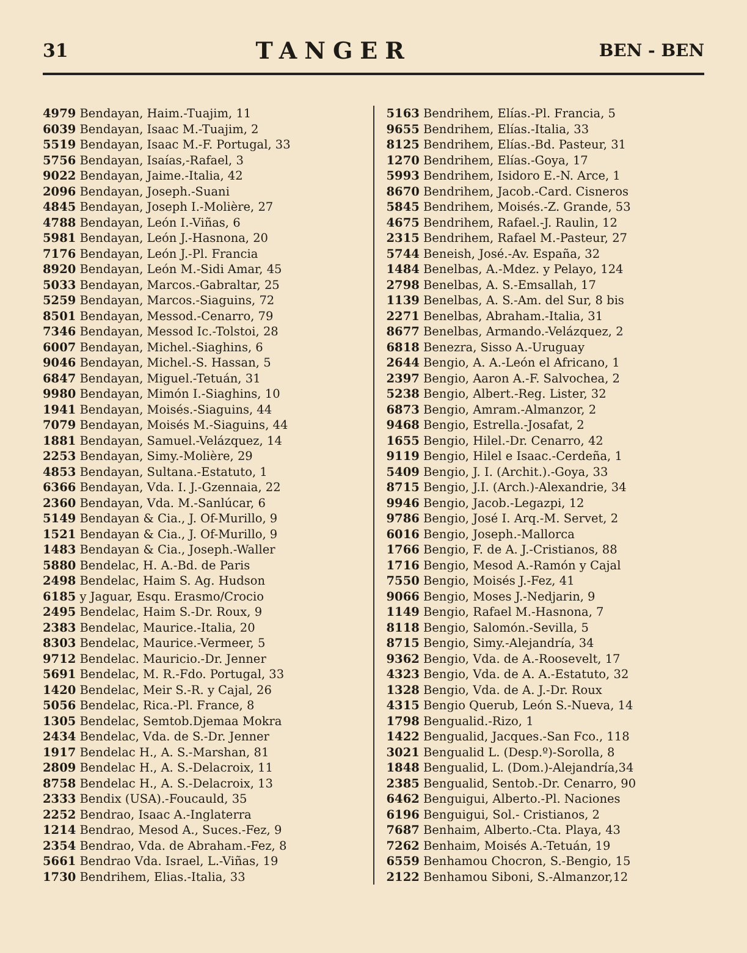31 TANGER BEN - BEN
4979 Bendayan, Haim.-Tuajim, 11
6039 Bendayan, Isaac M.-Tuajim, 2
5519 Bendayan, Isaac M.-F. Portugal, 33
5756 Bendayan, Isaías,-Rafael, 3
9022 Bendayan, Jaime.-Italia, 42
2096 Bendayan, Joseph.-Suani
4845 Bendayan, Joseph I.-Molière, 27
4788 Bendayan, León I.-Viñas, 6
5981 Bendayan, León J.-Hasnona, 20
7176 Bendayan, León J.-Pl. Francia
8920 Bendayan, León M.-Sidi Amar, 45
5033 Bendayan, Marcos.-Gabraltar, 25
5259 Bendayan, Marcos.-Siaguins, 72
8501 Bendayan, Messod.-Cenarro, 79
7346 Bendayan, Messod Ic.-Tolstoi, 28
6007 Bendayan, Michel.-Siaghins, 6
9046 Bendayan, Michel.-S. Hassan, 5
6847 Bendayan, Miguel.-Tetuán, 31
9980 Bendayan, Mimón I.-Siaghins, 10
1941 Bendayan, Moisés.-Siaguins, 44
7079 Bendayan, Moisés M.-Siaguins, 44
1881 Bendayan, Samuel.-Velázquez, 14
2253 Bendayan, Simy.-Molière, 29
4853 Bendayan, Sultana.-Estatuto, 1
6366 Bendayan, Vda. I. J.-Gzennaia, 22
2360 Bendayan, Vda. M.-Sanlúcar, 6
5149 Bendayan & Cia., J. Of-Murillo, 9
1521 Bendayan & Cia., J. Of-Murillo, 9
1483 Bendayan & Cia., Joseph.-Waller
5880 Bendelac, H. A.-Bd. de Paris
2498 Bendelac, Haim S. Ag. Hudson
6185 y Jaguar, Esqu. Erasmo/Crocio
2495 Bendelac, Haim S.-Dr. Roux, 9
2383 Bendelac, Maurice.-Italia, 20
8303 Bendelac, Maurice.-Vermeer, 5
9712 Bendelac. Mauricio.-Dr. Jenner
5691 Bendelac, M. R.-Fdo. Portugal, 33
1420 Bendelac, Meir S.-R. y Cajal, 26
5056 Bendelac, Rica.-Pl. France, 8
1305 Bendelac, Semtob.Djemaa Mokra
2434 Bendelac, Vda. de S.-Dr. Jenner
1917 Bendelac H., A. S.-Marshan, 81
2809 Bendelac H., A. S.-Delacroix, 11
8758 Bendelac H., A. S.-Delacroix, 13
2333 Bendix (USA).-Foucauld, 35
2252 Bendrao, Isaac A.-Inglaterra
1214 Bendrao, Mesod A., Suces.-Fez, 9
2354 Bendrao, Vda. de Abraham.-Fez, 8
5661 Bendrao Vda. Israel, L.-Viñas, 19
1730 Bendrihem, Elias.-Italia, 33
5163 Bendrihem, Elías.-Pl. Francia, 5
9655 Bendrihem, Elías.-Italia, 33
8125 Bendrihem, Elías.-Bd. Pasteur, 31
1270 Bendrihem, Elías.-Goya, 17
5993 Bendrihem, Isidoro E.-N. Arce, 1
8670 Bendrihem, Jacob.-Card. Cisneros
5845 Bendrihem, Moisés.-Z. Grande, 53
4675 Bendrihem, Rafael.-J. Raulin, 12
2315 Bendrihem, Rafael M.-Pasteur, 27
5744 Beneish, José.-Av. España, 32
1484 Benelbas, A.-Mdez. y Pelayo, 124
2798 Benelbas, A. S.-Emsallah, 17
1139 Benelbas, A. S.-Am. del Sur, 8 bis
2271 Benelbas, Abraham.-Italia, 31
8677 Benelbas, Armando.-Velázquez, 2
6818 Benezra, Sisso A.-Uruguay
2644 Bengio, A. A.-León el Africano, 1
2397 Bengio, Aaron A.-F. Salvochea, 2
5238 Bengio, Albert.-Reg. Lister, 32
6873 Bengio, Amram.-Almanzor, 2
9468 Bengio, Estrella.-Josafat, 2
1655 Bengio, Hilel.-Dr. Cenarro, 42
9119 Bengio, Hilel e Isaac.-Cerdeña, 1
5409 Bengio, J. I. (Archit.).-Goya, 33
8715 Bengio, J.I. (Arch.)-Alexandrie, 34
9946 Bengio, Jacob.-Legazpi, 12
9786 Bengio, José I. Arq.-M. Servet, 2
6016 Bengio, Joseph.-Mallorca
1766 Bengio, F. de A. J.-Cristianos, 88
1716 Bengio, Mesod A.-Ramón y Cajal
7550 Bengio, Moisés J.-Fez, 41
9066 Bengio, Moses J.-Nedjarin, 9
1149 Bengio, Rafael M.-Hasnona, 7
8118 Bengio, Salomón.-Sevilla, 5
8715 Bengio, Simy.-Alejandría, 34
9362 Bengio, Vda. de A.-Roosevelt, 17
4323 Bengio, Vda. de A. A.-Estatuto, 32
1328 Bengio, Vda. de A. J.-Dr. Roux
4315 Bengio Querub, León S.-Nueva, 14
1798 Bengualid.-Rizo, 1
1422 Bengualid, Jacques.-San Fco., 118
3021 Bengualid L. (Desp.º)-Sorolla, 8
1848 Bengualid, L. (Dom.)-Alejandría,34
2385 Bengualid, Sentob.-Dr. Cenarro, 90
6462 Benguigui, Alberto.-Pl. Naciones
6196 Benguigui, Sol.- Cristianos, 2
7687 Benhaim, Alberto.-Cta. Playa, 43
7262 Benhaim, Moisés A.-Tetuán, 19
6559 Benhamou Chocron, S.-Bengio, 15
2122 Benhamou Siboni, S.-Almanzor,12